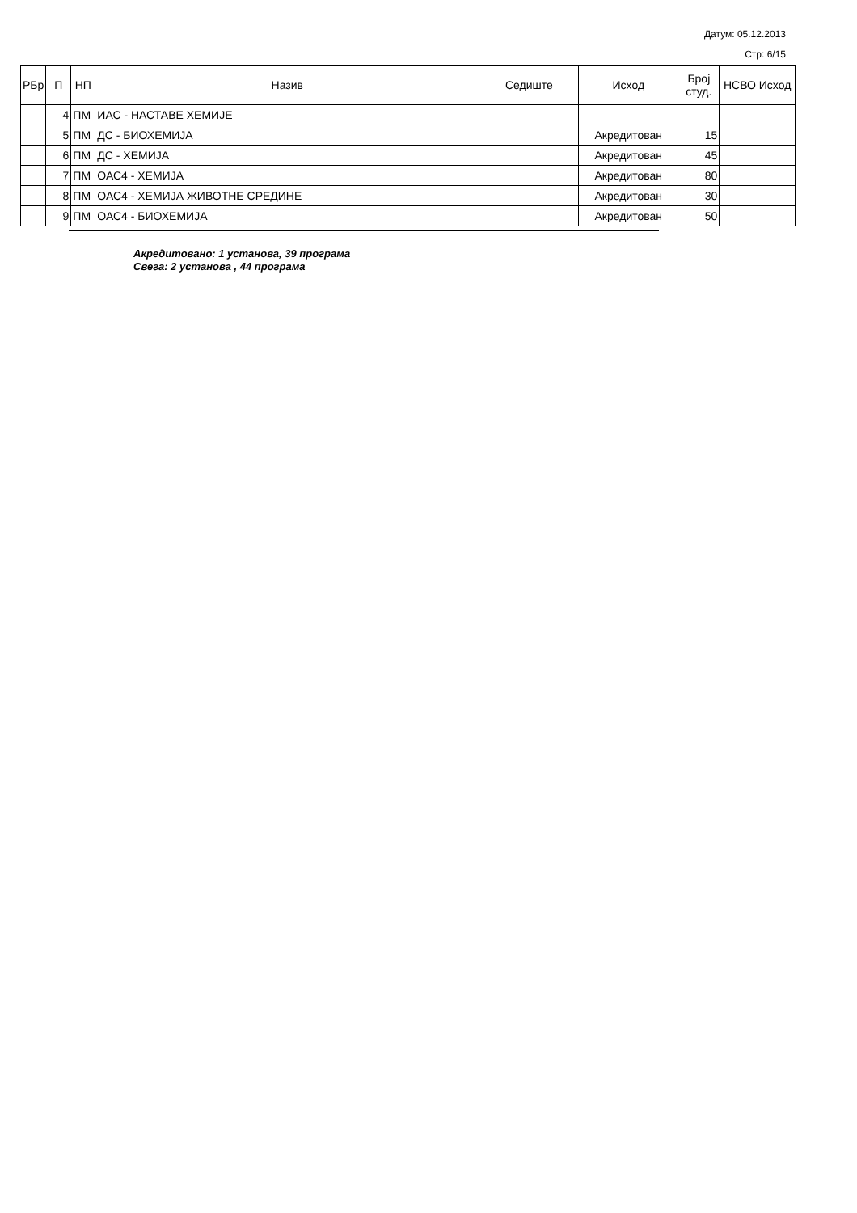Датум: 05.12.2013
Стр: 6/15
| РБр | П | НП | Назив | Седиште | Исход | Број студ. | НСВО Исход |
| --- | --- | --- | --- | --- | --- | --- | --- |
| | 4 | ПМ | ИАС - НАСТАВЕ ХЕМИЈЕ | | | | |
| | 5 | ПМ | ДС - БИОХЕМИЈА | | Акредитован | 15 | |
| | 6 | ПМ | ДС - ХЕМИЈА | | Акредитован | 45 | |
| | 7 | ПМ | ОАС4 - ХЕМИЈА | | Акредитован | 80 | |
| | 8 | ПМ | ОАС4 - ХЕМИЈА ЖИВОТНЕ СРЕДИНЕ | | Акредитован | 30 | |
| | 9 | ПМ | ОАС4 - БИОХЕМИЈА | | Акредитован | 50 | |
Акредитовано: 1 установа, 39 програма
Свега: 2 установа , 44 програма